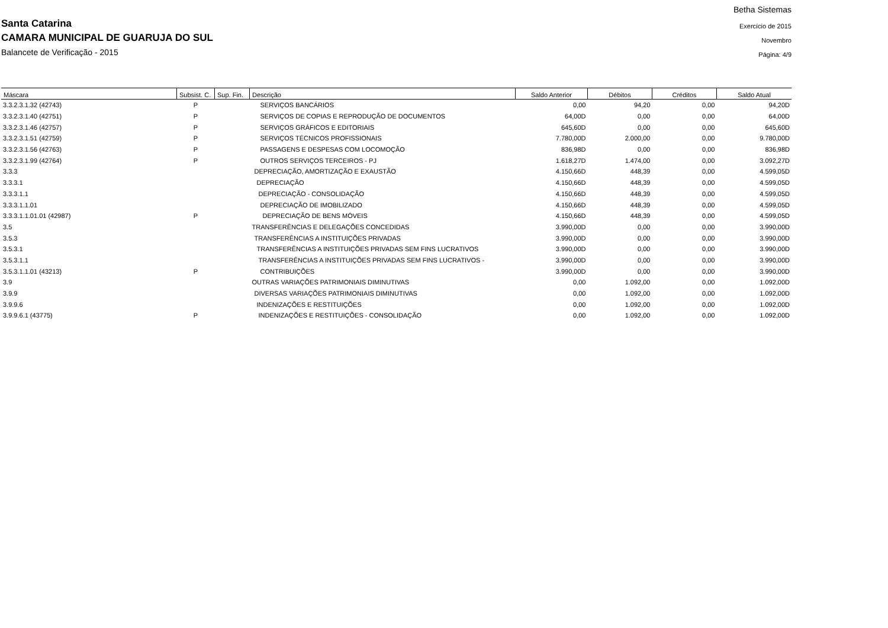Santa Catarina
CAMARA MUNICIPAL DE GUARUJA DO SUL
Balancete de Verificação - 2015
Betha Sistemas
Exercício de 2015
Novembro
Página: 4/9
| Máscara | Subsist. C. | Sup. Fin. | Descrição | Saldo Anterior | Débitos | Créditos | Saldo Atual |
| --- | --- | --- | --- | --- | --- | --- | --- |
| 3.3.2.3.1.32 (42743) | P | | SERVIÇOS BANCÁRIOS | 0,00 | 94,20 | 0,00 | 94,20D |
| 3.3.2.3.1.40 (42751) | P | | SERVIÇOS DE COPIAS E REPRODUÇÃO DE DOCUMENTOS | 64,00D | 0,00 | 0,00 | 64,00D |
| 3.3.2.3.1.46 (42757) | P | | SERVIÇOS GRÁFICOS E EDITORIAIS | 645,60D | 0,00 | 0,00 | 645,60D |
| 3.3.2.3.1.51 (42759) | P | | SERVIÇOS TÉCNICOS PROFISSIONAIS | 7.780,00D | 2.000,00 | 0,00 | 9.780,00D |
| 3.3.2.3.1.56 (42763) | P | | PASSAGENS E DESPESAS COM LOCOMOÇÃO | 836,98D | 0,00 | 0,00 | 836,98D |
| 3.3.2.3.1.99 (42764) | P | | OUTROS SERVIÇOS TERCEIROS - PJ | 1.618,27D | 1.474,00 | 0,00 | 3.092,27D |
| 3.3.3 | | | DEPRECIAÇÃO, AMORTIZAÇÃO E EXAUSTÃO | 4.150,66D | 448,39 | 0,00 | 4.599,05D |
| 3.3.3.1 | | | DEPRECIAÇÃO | 4.150,66D | 448,39 | 0,00 | 4.599,05D |
| 3.3.3.1.1 | | | DEPRECIAÇÃO - CONSOLIDAÇÃO | 4.150,66D | 448,39 | 0,00 | 4.599,05D |
| 3.3.3.1.1.01 | | | DEPRECIAÇÃO DE IMOBILIZADO | 4.150,66D | 448,39 | 0,00 | 4.599,05D |
| 3.3.3.1.1.01.01 (42987) | P | | DEPRECIAÇÃO DE BENS MÓVEIS | 4.150,66D | 448,39 | 0,00 | 4.599,05D |
| 3.5 | | | TRANSFERÊNCIAS E DELEGAÇÕES CONCEDIDAS | 3.990,00D | 0,00 | 0,00 | 3.990,00D |
| 3.5.3 | | | TRANSFERÊNCIAS A INSTITUIÇÕES PRIVADAS | 3.990,00D | 0,00 | 0,00 | 3.990,00D |
| 3.5.3.1 | | | TRANSFERÊNCIAS A INSTITUIÇÕES PRIVADAS SEM FINS LUCRATIVOS | 3.990,00D | 0,00 | 0,00 | 3.990,00D |
| 3.5.3.1.1 | | | TRANSFERÊNCIAS A INSTITUIÇÕES PRIVADAS SEM FINS LUCRATIVOS - | 3.990,00D | 0,00 | 0,00 | 3.990,00D |
| 3.5.3.1.1.01 (43213) | P | | CONTRIBUIÇÕES | 3.990,00D | 0,00 | 0,00 | 3.990,00D |
| 3.9 | | | OUTRAS VARIAÇÕES PATRIMONIAIS DIMINUTIVAS | 0,00 | 1.092,00 | 0,00 | 1.092,00D |
| 3.9.9 | | | DIVERSAS VARIAÇÕES PATRIMONIAIS DIMINUTIVAS | 0,00 | 1.092,00 | 0,00 | 1.092,00D |
| 3.9.9.6 | | | INDENIZAÇÕES E RESTITUIÇÕES | 0,00 | 1.092,00 | 0,00 | 1.092,00D |
| 3.9.9.6.1 (43775) | P | | INDENIZAÇÕES E RESTITUIÇÕES - CONSOLIDAÇÃO | 0,00 | 1.092,00 | 0,00 | 1.092,00D |